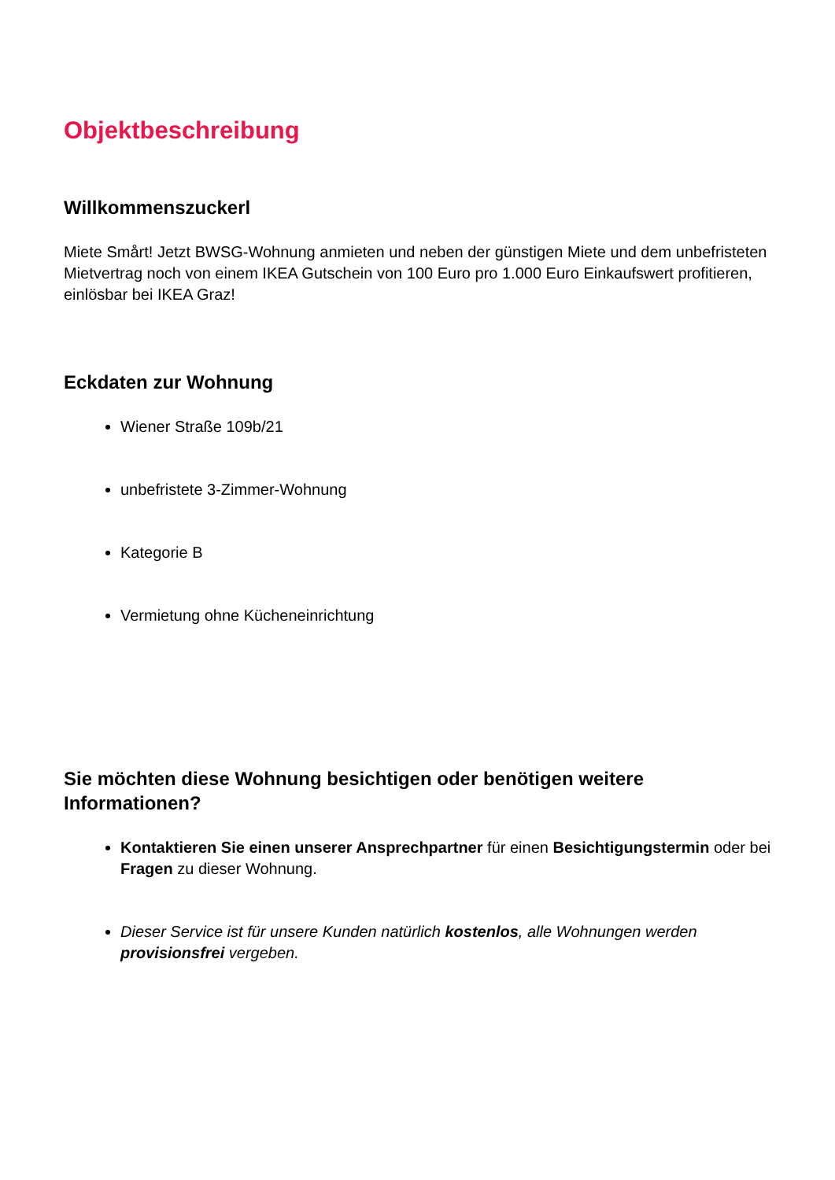Objektbeschreibung
Willkommenszuckerl
Miete Smårt! Jetzt BWSG-Wohnung anmieten und neben der günstigen Miete und dem unbefristeten Mietvertrag noch von einem IKEA Gutschein von 100 Euro pro 1.000 Euro Einkaufswert profitieren, einlösbar bei IKEA Graz!
Eckdaten zur Wohnung
Wiener Straße 109b/21
unbefristete 3-Zimmer-Wohnung
Kategorie B
Vermietung ohne Kücheneinrichtung
Sie möchten diese Wohnung besichtigen oder benötigen weitere Informationen?
Kontaktieren Sie einen unserer Ansprechpartner für einen Besichtigungstermin oder bei Fragen zu dieser Wohnung.
Dieser Service ist für unsere Kunden natürlich kostenlos, alle Wohnungen werden provisionsfrei vergeben.